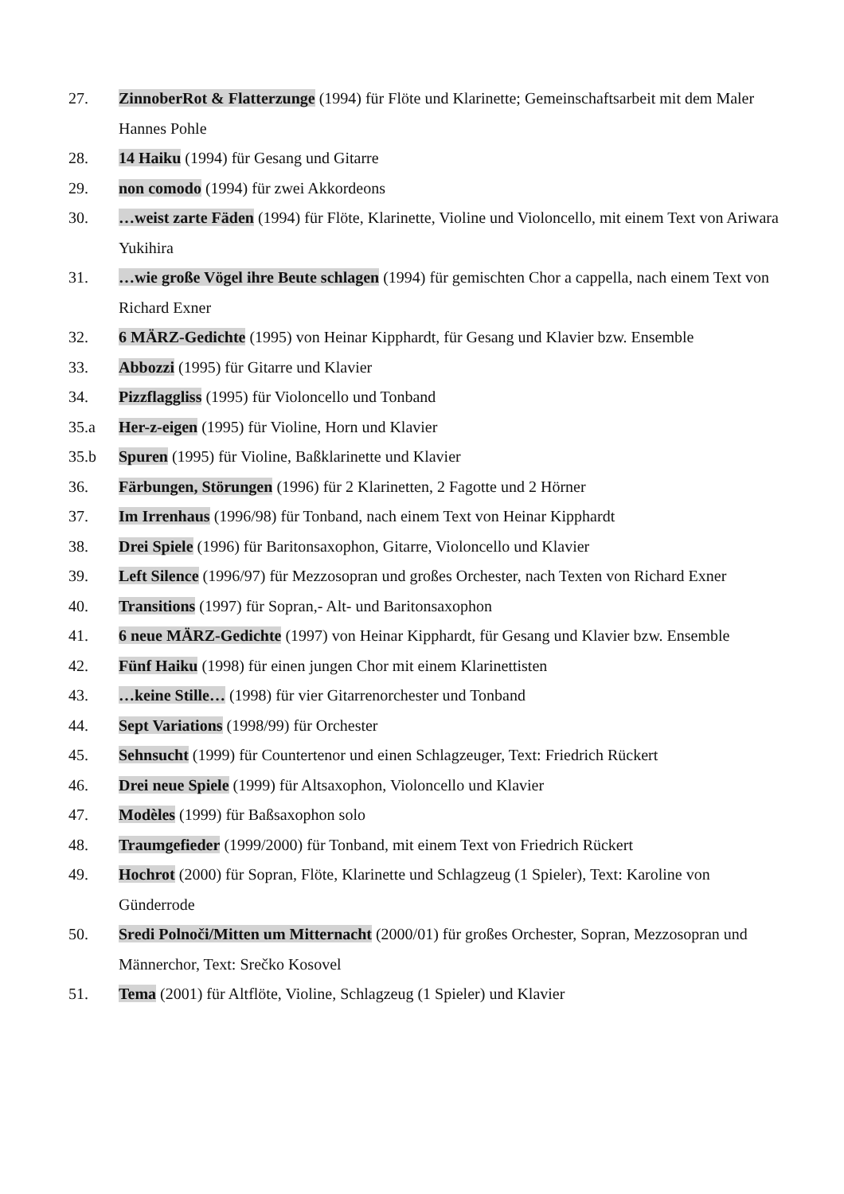27. ZinnoberRot & Flatterzunge (1994) für Flöte und Klarinette; Gemeinschaftsarbeit mit dem Maler Hannes Pohle
28. 14 Haiku (1994) für Gesang und Gitarre
29. non comodo (1994) für zwei Akkordeons
30. …weist zarte Fäden (1994) für Flöte, Klarinette, Violine und Violoncello, mit einem Text von Ariwara Yukihira
31. …wie große Vögel ihre Beute schlagen (1994) für gemischten Chor a cappella, nach einem Text von Richard Exner
32. 6 MÄRZ-Gedichte (1995) von Heinar Kipphardt, für Gesang und Klavier bzw. Ensemble
33. Abbozzi (1995) für Gitarre und Klavier
34. Pizzflaggliss (1995) für Violoncello und Tonband
35.a Her-z-eigen (1995) für Violine, Horn und Klavier
35.b Spuren (1995) für Violine, Baßklarinette und Klavier
36. Färbungen, Störungen (1996) für 2 Klarinetten, 2 Fagotte und 2 Hörner
37. Im Irrenhaus (1996/98) für Tonband, nach einem Text von Heinar Kipphardt
38. Drei Spiele (1996) für Baritonsaxophon, Gitarre, Violoncello und Klavier
39. Left Silence (1996/97) für Mezzosopran und großes Orchester, nach Texten von Richard Exner
40. Transitions (1997) für Sopran,- Alt- und Baritonsaxophon
41. 6 neue MÄRZ-Gedichte (1997) von Heinar Kipphardt, für Gesang und Klavier bzw. Ensemble
42. Fünf Haiku (1998) für einen jungen Chor mit einem Klarinettisten
43. …keine Stille… (1998) für vier Gitarrenorchester und Tonband
44. Sept Variations (1998/99) für Orchester
45. Sehnsucht (1999) für Countertenor und einen Schlagzeuger, Text: Friedrich Rückert
46. Drei neue Spiele (1999) für Altsaxophon, Violoncello und Klavier
47. Modèles (1999) für Baßsaxophon solo
48. Traumgefieder (1999/2000) für Tonband, mit einem Text von Friedrich Rückert
49. Hochrot (2000) für Sopran, Flöte, Klarinette und Schlagzeug (1 Spieler), Text: Karoline von Günderrode
50. Sredi Polnoči/Mitten um Mitternacht (2000/01) für großes Orchester, Sopran, Mezzosopran und Männerchor, Text: Srečko Kosovel
51. Tema (2001) für Altflöte, Violine, Schlagzeug (1 Spieler) und Klavier